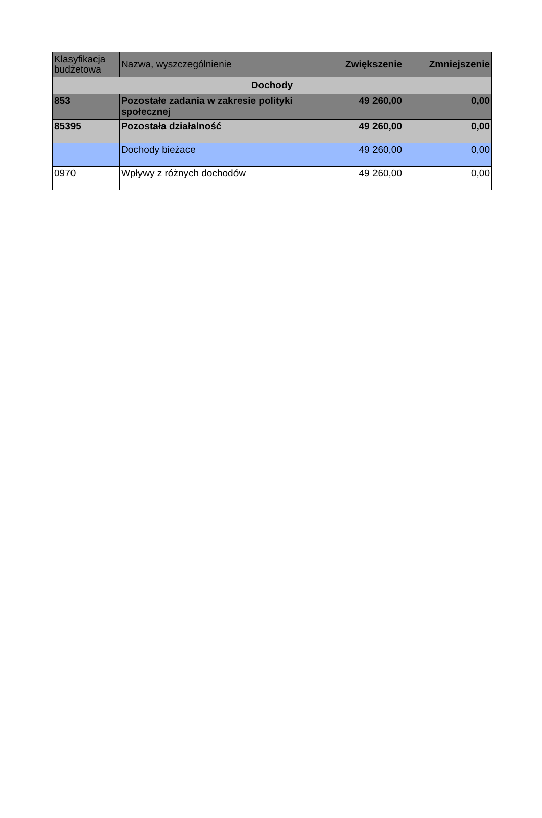| Klasyfikacja budżetowa | Nazwa, wyszczególnienie | Zwiększenie | Zmniejszenie |
| --- | --- | --- | --- |
| Dochody | | | |
| 853 | Pozostałe zadania w zakresie polityki społecznej | 49 260,00 | 0,00 |
| 85395 | Pozostała działalność | 49 260,00 | 0,00 |
| | Dochody bieżace | 49 260,00 | 0,00 |
| 0970 | Wpływy z różnych dochodów | 49 260,00 | 0,00 |